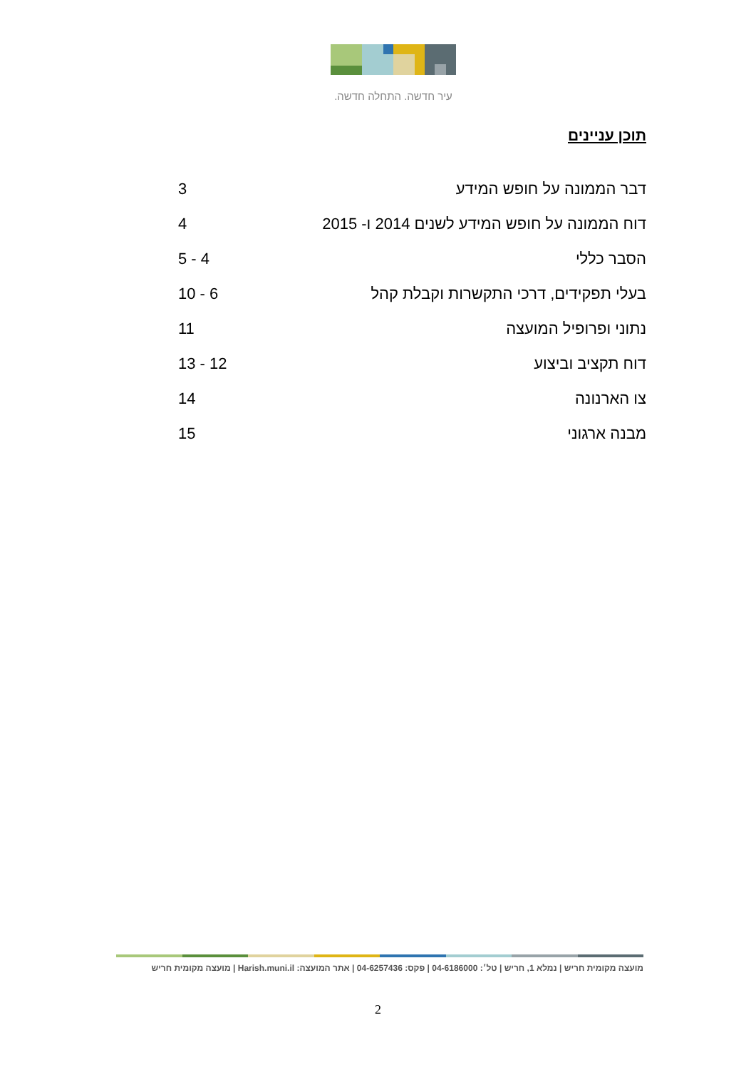עיר חדשה. התחלה חדשה.
תוכן עניינים
דבר הממונה על חופש המידע 3
דוח הממונה על חופש המידע לשנים 2014 ו- 2015 4
הסבר כללי 4 - 5
בעלי תפקידים, דרכי התקשרות וקבלת קהל 6 - 10
נתוני ופרופיל המועצה 11
דוח תקציב וביצוע 12 - 13
צו הארנונה 14
מבנה ארגוני 15
מועצה מקומית חריש | נמלא 1, חריש | טל׳: 04-6186000 | פקס: 04-6257436 | אתר המועצה: Harish.muni.il | מועצה מקומית חריש
2